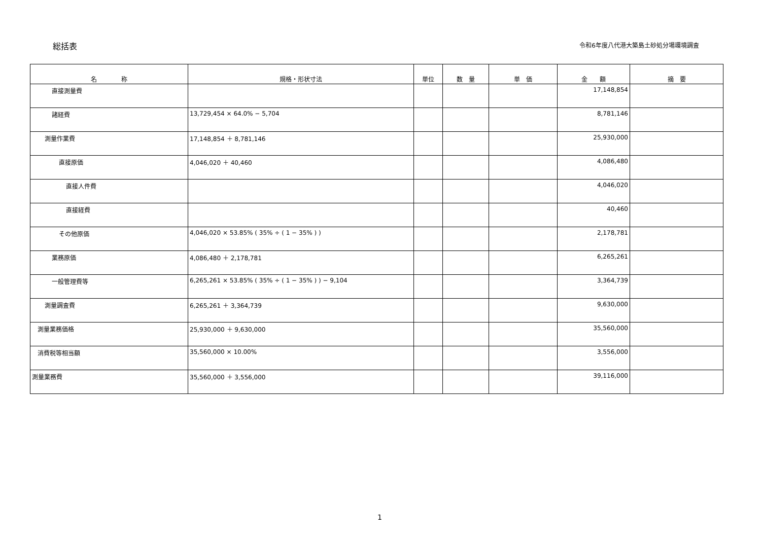総括表
令和6年度八代港大築島土砂処分場環境調査
| 名 称 | 規格・形状寸法 | 単位 | 数 量 | 単 価 | 金 額 | 摘 要 |
| --- | --- | --- | --- | --- | --- | --- |
| 直接測量費 | | | | | 17,148,854 | |
| 諸経費 | 13,729,454 × 64.0% − 5,704 | | | | 8,781,146 | |
| 測量作業費 | 17,148,854 ＋ 8,781,146 | | | | 25,930,000 | |
| 直接原価 | 4,046,020 ＋ 40,460 | | | | 4,086,480 | |
| 直接人件費 | | | | | 4,046,020 | |
| 直接経費 | | | | | 40,460 | |
| その他原価 | 4,046,020 × 53.85% ( 35% ÷ ( 1 − 35% ) ) | | | | 2,178,781 | |
| 業務原価 | 4,086,480 ＋ 2,178,781 | | | | 6,265,261 | |
| 一般管理費等 | 6,265,261 × 53.85% ( 35% ÷ ( 1 − 35% ) ) − 9,104 | | | | 3,364,739 | |
| 測量調査費 | 6,265,261 ＋ 3,364,739 | | | | 9,630,000 | |
| 測量業務価格 | 25,930,000 ＋ 9,630,000 | | | | 35,560,000 | |
| 消費税等相当額 | 35,560,000 × 10.00% | | | | 3,556,000 | |
| 測量業務費 | 35,560,000 ＋ 3,556,000 | | | | 39,116,000 | |
1